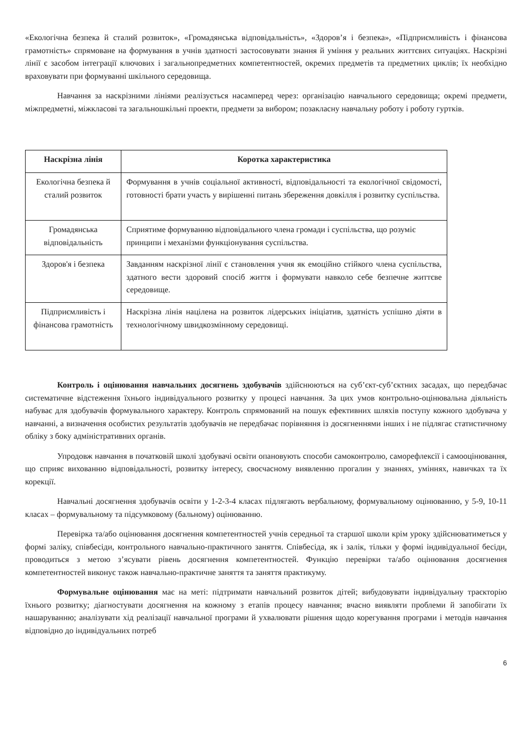«Екологічна безпека й сталий розвиток», «Громадянська відповідальність», «Здоров’я і безпека», «Підприємливість і фінансова грамотність» спрямоване на формування в учнів здатності застосовувати знання й уміння у реальних життєвих ситуаціях. Наскрізні лінії є засобом інтеграції ключових і загальнопредметних компетентностей, окремих предметів та предметних циклів; їх необхідно враховувати при формуванні шкільного середовища.
Навчання за наскрізними лініями реалізується насамперед через: організацію навчального середовища; окремі предмети, міжпредметні, міжкласові та загальношкільні проекти, предмети за вибором; позакласну навчальну роботу і роботу гуртків.
| Наскрізна лінія | Коротка характеристика |
| --- | --- |
| Екологічна безпека й сталий розвиток | Формування в учнів соціальної активності, відповідальності та екологічної свідомості, готовності брати участь у вирішенні питань збереження довкілля і розвитку суспільства. |
| Громадянська відповідальність | Сприятиме формуванню відповідального члена громади і суспільства, що розуміє принципи і механізми функціонування суспільства. |
| Здоров'я і безпека | Завданням наскрізної лінії є становлення учня як емоційно стійкого члена суспільства, здатного вести здоровий спосіб життя і формувати навколо себе безпечне життєве середовище. |
| Підприємливість і фінансова грамотність | Наскрізна лінія націлена на розвиток лідерських ініціатив, здатність успішно діяти в технологічному швидкозмінному середовищі. |
Контроль і оцінювання навчальних досягнень здобувачів здійснюються на суб’єкт-суб’єктних засадах, що передбачає систематичне відстеження їхнього індивідуального розвитку у процесі навчання. За цих умов контрольно-оцінювальна діяльність набуває для здобувачів формувального характеру. Контроль спрямований на пошук ефективних шляхів поступу кожного здобувача у навчанні, а визначення особистих результатів здобувачів не передбачає порівняння із досягненнями інших і не підлягає статистичному обліку з боку адміністративних органів.
Упродовж навчання в початковій школі здобувачі освіти опановують способи самоконтролю, саморефлексії і самооцінювання, що сприяє вихованню відповідальності, розвитку інтересу, своєчасному виявленню прогалин у знаннях, уміннях, навичках та їх корекції.
Навчальні досягнення здобувачів освіти у 1-2-3-4 класах підлягають вербальному, формувальному оцінюванню, у 5-9, 10-11 класах – формувальному та підсумковому (бальному) оцінюванню.
Перевірка та/або оцінювання досягнення компетентностей учнів середньої та старшої школи крім уроку здійснюватиметься у формі заліку, співбесіди, контрольного навчально-практичного заняття. Співбесіда, як і залік, тільки у формі індивідуальної бесіди, проводиться з метою з’ясувати рівень досягнення компетентностей. Функцію перевірки та/або оцінювання досягнення компетентностей виконує також навчально-практичне заняття та заняття практикуму.
Формувальне оцінювання має на меті: підтримати навчальний розвиток дітей; вибудовувати індивідуальну траєкторію їхнього розвитку; діагностувати досягнення на кожному з етапів процесу навчання; вчасно виявляти проблеми й запобігати їх нашаруванню; аналізувати хід реалізації навчальної програми й ухвалювати рішення щодо корегування програми і методів навчання відповідно до індивідуальних потреб
6